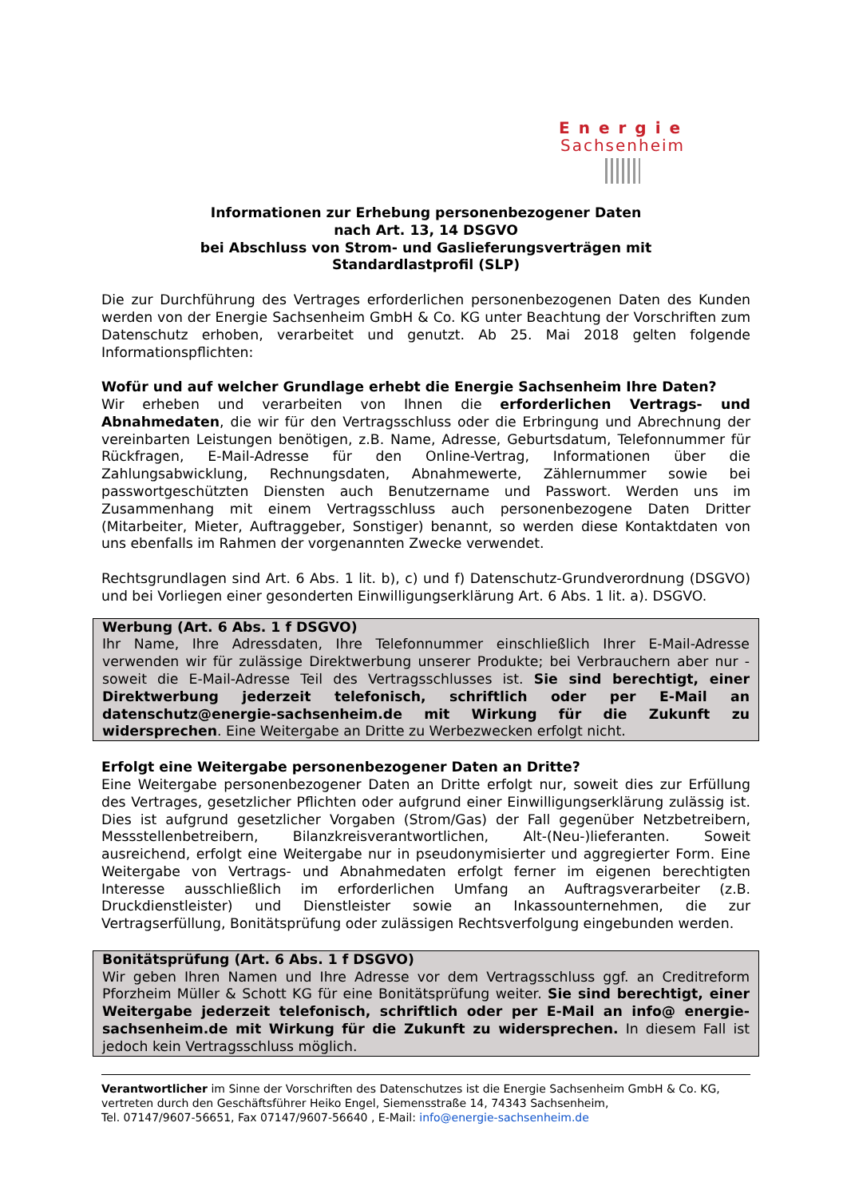Energie
Sachsenheim
Informationen zur Erhebung personenbezogener Daten
nach Art. 13, 14 DSGVO
bei Abschluss von Strom- und Gaslieferungsverträgen mit
Standardlastprofil (SLP)
Die zur Durchführung des Vertrages erforderlichen personenbezogenen Daten des Kunden werden von der Energie Sachsenheim GmbH & Co. KG unter Beachtung der Vorschriften zum Datenschutz erhoben, verarbeitet und genutzt. Ab 25. Mai 2018 gelten folgende Informationspflichten:
Wofür und auf welcher Grundlage erhebt die Energie Sachsenheim Ihre Daten?
Wir erheben und verarbeiten von Ihnen die erforderlichen Vertrags- und Abnahmedaten, die wir für den Vertragsschluss oder die Erbringung und Abrechnung der vereinbarten Leistungen benötigen, z.B. Name, Adresse, Geburtsdatum, Telefonnummer für Rückfragen, E-Mail-Adresse für den Online-Vertrag, Informationen über die Zahlungsabwicklung, Rechnungsdaten, Abnahmewerte, Zählernummer sowie bei passwortgeschützten Diensten auch Benutzername und Passwort. Werden uns im Zusammenhang mit einem Vertragsschluss auch personenbezogene Daten Dritter (Mitarbeiter, Mieter, Auftraggeber, Sonstiger) benannt, so werden diese Kontaktdaten von uns ebenfalls im Rahmen der vorgenannten Zwecke verwendet.
Rechtsgrundlagen sind Art. 6 Abs. 1 lit. b), c) und f) Datenschutz-Grundverordnung (DSGVO) und bei Vorliegen einer gesonderten Einwilligungserklärung Art. 6 Abs. 1 lit. a). DSGVO.
Werbung (Art. 6 Abs. 1 f DSGVO)
Ihr Name, Ihre Adressdaten, Ihre Telefonnummer einschließlich Ihrer E-Mail-Adresse verwenden wir für zulässige Direktwerbung unserer Produkte; bei Verbrauchern aber nur - soweit die E-Mail-Adresse Teil des Vertragsschlusses ist. Sie sind berechtigt, einer Direktwerbung jederzeit telefonisch, schriftlich oder per E-Mail an datenschutz@energie-sachsenheim.de mit Wirkung für die Zukunft zu widersprechen. Eine Weitergabe an Dritte zu Werbezwecken erfolgt nicht.
Erfolgt eine Weitergabe personenbezogener Daten an Dritte?
Eine Weitergabe personenbezogener Daten an Dritte erfolgt nur, soweit dies zur Erfüllung des Vertrages, gesetzlicher Pflichten oder aufgrund einer Einwilligungserklärung zulässig ist. Dies ist aufgrund gesetzlicher Vorgaben (Strom/Gas) der Fall gegenüber Netzbetreibern, Messstellenbetreibern, Bilanzkreisverantwortlichen, Alt-(Neu-)lieferanten. Soweit ausreichend, erfolgt eine Weitergabe nur in pseudonymisierter und aggregierter Form. Eine Weitergabe von Vertrags- und Abnahmedaten erfolgt ferner im eigenen berechtigten Interesse ausschließlich im erforderlichen Umfang an Auftragsverarbeiter (z.B. Druckdienstleister) und Dienstleister sowie an Inkassounternehmen, die zur Vertragserfüllung, Bonitätsprüfung oder zulässigen Rechtsverfolgung eingebunden werden.
Bonitätsprüfung (Art. 6 Abs. 1 f DSGVO)
Wir geben Ihren Namen und Ihre Adresse vor dem Vertragsschluss ggf. an Creditreform Pforzheim Müller & Schott KG für eine Bonitätsprüfung weiter. Sie sind berechtigt, einer Weitergabe jederzeit telefonisch, schriftlich oder per E-Mail an info@ energie-sachsenheim.de mit Wirkung für die Zukunft zu widersprechen. In diesem Fall ist jedoch kein Vertragsschluss möglich.
Verantwortlicher im Sinne der Vorschriften des Datenschutzes ist die Energie Sachsenheim GmbH & Co. KG, vertreten durch den Geschäftsführer Heiko Engel, Siemensstraße 14, 74343 Sachsenheim,
Tel. 07147/9607-56651, Fax 07147/9607-56640 , E-Mail: info@energie-sachsenheim.de